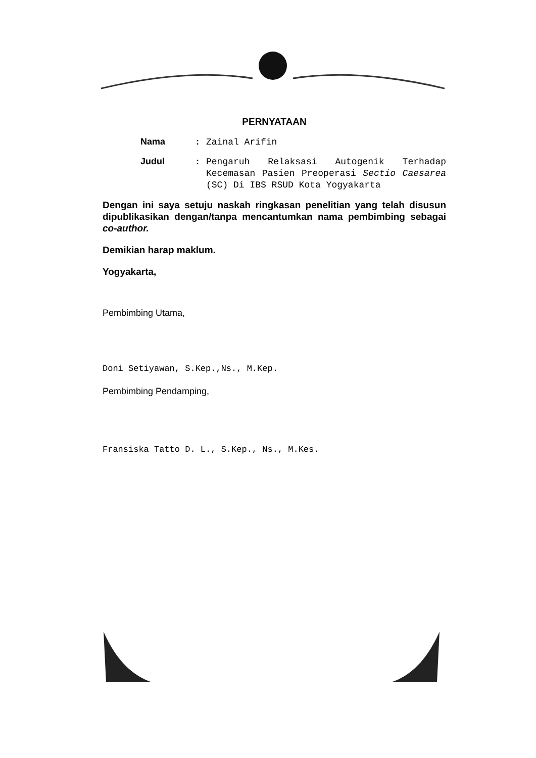PERNYATAAN
Nama :
Zainal Arifin
Judul :
Pengaruh Relaksasi Autogenik Terhadap Kecemasan Pasien Preoperasi Sectio Caesarea (SC) Di IBS RSUD Kota Yogyakarta
Dengan ini saya setuju naskah ringkasan penelitian yang telah disusun dipublikasikan dengan/tanpa mencantumkan nama pembimbing sebagai co-author.
Demikian harap maklum.
Yogyakarta,
Pembimbing Utama,
Doni Setiyawan, S.Kep.,Ns., M.Kep.
Pembimbing Pendamping,
Fransiska Tatto D. L., S.Kep., Ns., M.Kes.